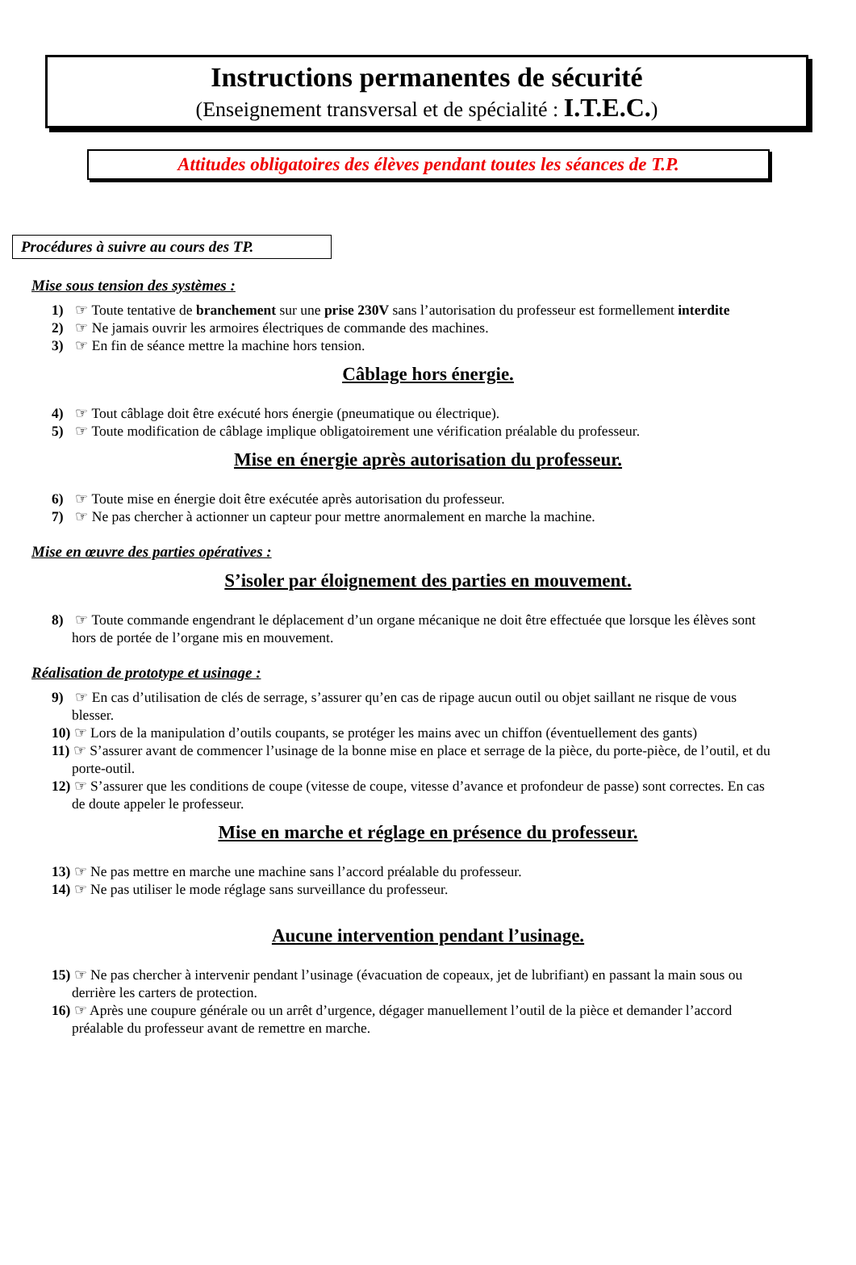Instructions permanentes de sécurité
(Enseignement transversal et de spécialité : I.T.E.C.)
Attitudes obligatoires des élèves pendant toutes les séances de T.P.
Procédures à suivre au cours des TP.
Mise sous tension des systèmes :
1) ☞ Toute tentative de branchement sur une prise 230V sans l’autorisation du professeur est formellement interdite
2) ☞ Ne jamais ouvrir les armoires électriques de commande des machines.
3) ☞ En fin de séance mettre la machine hors tension.
Câblage hors énergie.
4) ☞ Tout câblage doit être exécuté hors énergie (pneumatique ou électrique).
5) ☞ Toute modification de câblage implique obligatoirement une vérification préalable du professeur.
Mise en énergie après autorisation du professeur.
6) ☞ Toute mise en énergie doit être exécutée après autorisation du professeur.
7) ☞ Ne pas chercher à actionner un capteur pour mettre anormalement en marche la machine.
Mise en œuvre des parties opératives :
S’isoler par éloignement des parties en mouvement.
8) ☞ Toute commande engendrant le déplacement d’un organe mécanique ne doit être effectuée que lorsque les élèves sont hors de portée de l’organe mis en mouvement.
Réalisation de prototype et usinage :
9) ☞ En cas d’utilisation de clés de serrage, s’assurer qu’en cas de ripage aucun outil ou objet saillant ne risque de vous blesser.
10) ☞ Lors de la manipulation d’outils coupants, se protéger les mains avec un chiffon (éventuellement des gants)
11) ☞ S’assurer avant de commencer l’usinage de la bonne mise en place et serrage de la pièce, du porte-pièce, de l’outil, et du porte-outil.
12) ☞ S’assurer que les conditions de coupe (vitesse de coupe, vitesse d’avance et profondeur de passe) sont correctes. En cas de doute appeler le professeur.
Mise en marche et réglage en présence du professeur.
13) ☞ Ne pas mettre en marche une machine sans l’accord préalable du professeur.
14) ☞ Ne pas utiliser le mode réglage sans surveillance du professeur.
Aucune intervention pendant l’usinage.
15) ☞ Ne pas chercher à intervenir pendant l’usinage (évacuation de copeaux, jet de lubrifiant) en passant la main sous ou derrière les carters de protection.
16) ☞ Après une coupure générale ou un arrêt d’urgence, dégager manuellement l’outil de la pièce et demander l’accord préalable du professeur avant de remettre en marche.